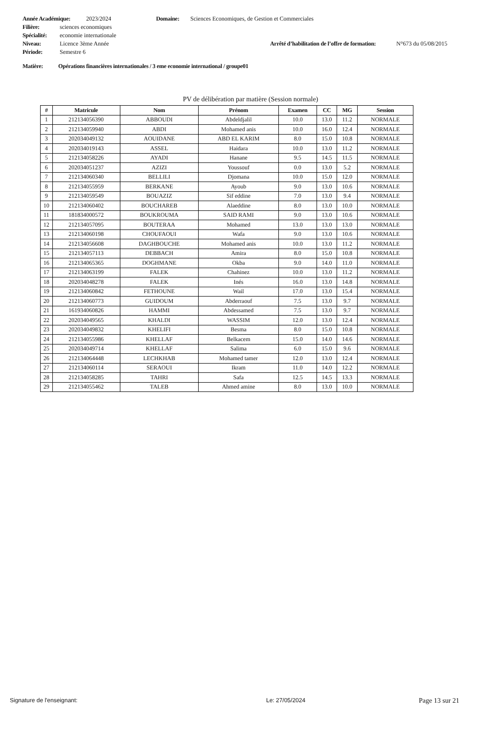Année Académique: 2023/2024 Domaine: Sciences Economiques, de Gestion et Commerciales
Filière: sciences economiques
Spécialité: economie internationale
Niveau: Licence 3ème Année Arrêté d’habilitation de l’offre de formation: N°673 du 05/08/2015
Période: Semestre 6
Matière: Opérations financières internationales / 3 eme economie international / groupe01
PV de délibération par matière (Session normale)
| # | Matricule | Nom | Prénom | Examen | CC | MG | Session |
| --- | --- | --- | --- | --- | --- | --- | --- |
| 1 | 212134056390 | ABBOUDI | Abdeldjalil | 10.0 | 13.0 | 11.2 | NORMALE |
| 2 | 212134059940 | ABDI | Mohamed anis | 10.0 | 16.0 | 12.4 | NORMALE |
| 3 | 202034049132 | AOUIDANE | ABD EL KARIM | 8.0 | 15.0 | 10.8 | NORMALE |
| 4 | 202034019143 | ASSEL | Haidara | 10.0 | 13.0 | 11.2 | NORMALE |
| 5 | 212134058226 | AYADI | Hanane | 9.5 | 14.5 | 11.5 | NORMALE |
| 6 | 202034051237 | AZIZI | Youssouf | 0.0 | 13.0 | 5.2 | NORMALE |
| 7 | 212134060340 | BELLILI | Djomana | 10.0 | 15.0 | 12.0 | NORMALE |
| 8 | 212134055959 | BERKANE | Ayoub | 9.0 | 13.0 | 10.6 | NORMALE |
| 9 | 212134059549 | BOUAZIZ | Sif eddine | 7.0 | 13.0 | 9.4 | NORMALE |
| 10 | 212134060402 | BOUCHAREB | Alaeddine | 8.0 | 13.0 | 10.0 | NORMALE |
| 11 | 181834000572 | BOUKROUMA | SAID RAMI | 9.0 | 13.0 | 10.6 | NORMALE |
| 12 | 212134057095 | BOUTERAA | Mohamed | 13.0 | 13.0 | 13.0 | NORMALE |
| 13 | 212134060198 | CHOUFAOUI | Wafa | 9.0 | 13.0 | 10.6 | NORMALE |
| 14 | 212134056608 | DAGHBOUCHE | Mohamed anis | 10.0 | 13.0 | 11.2 | NORMALE |
| 15 | 212134057113 | DEBBACH | Amira | 8.0 | 15.0 | 10.8 | NORMALE |
| 16 | 212134065365 | DOGHMANE | Okba | 9.0 | 14.0 | 11.0 | NORMALE |
| 17 | 212134063199 | FALEK | Chahinez | 10.0 | 13.0 | 11.2 | NORMALE |
| 18 | 202034048278 | FALEK | Inés | 16.0 | 13.0 | 14.8 | NORMALE |
| 19 | 212134060842 | FETHOUNE | Wail | 17.0 | 13.0 | 15.4 | NORMALE |
| 20 | 212134060773 | GUIDOUM | Abderraouf | 7.5 | 13.0 | 9.7 | NORMALE |
| 21 | 161934060826 | HAMMI | Abdessamed | 7.5 | 13.0 | 9.7 | NORMALE |
| 22 | 202034049565 | KHALDI | WASSIM | 12.0 | 13.0 | 12.4 | NORMALE |
| 23 | 202034049832 | KHELIFI | Besma | 8.0 | 15.0 | 10.8 | NORMALE |
| 24 | 212134055986 | KHELLAF | Belkacem | 15.0 | 14.0 | 14.6 | NORMALE |
| 25 | 202034049714 | KHELLAF | Salima | 6.0 | 15.0 | 9.6 | NORMALE |
| 26 | 212134064448 | LECHKHAB | Mohamed tamer | 12.0 | 13.0 | 12.4 | NORMALE |
| 27 | 212134060114 | SERAOUI | Ikram | 11.0 | 14.0 | 12.2 | NORMALE |
| 28 | 212134058285 | TAHRI | Safa | 12.5 | 14.5 | 13.3 | NORMALE |
| 29 | 212134055462 | TALEB | Ahmed amine | 8.0 | 13.0 | 10.0 | NORMALE |
Signature de l'enseignant: Le: 27/05/2024 Page 13 sur 21